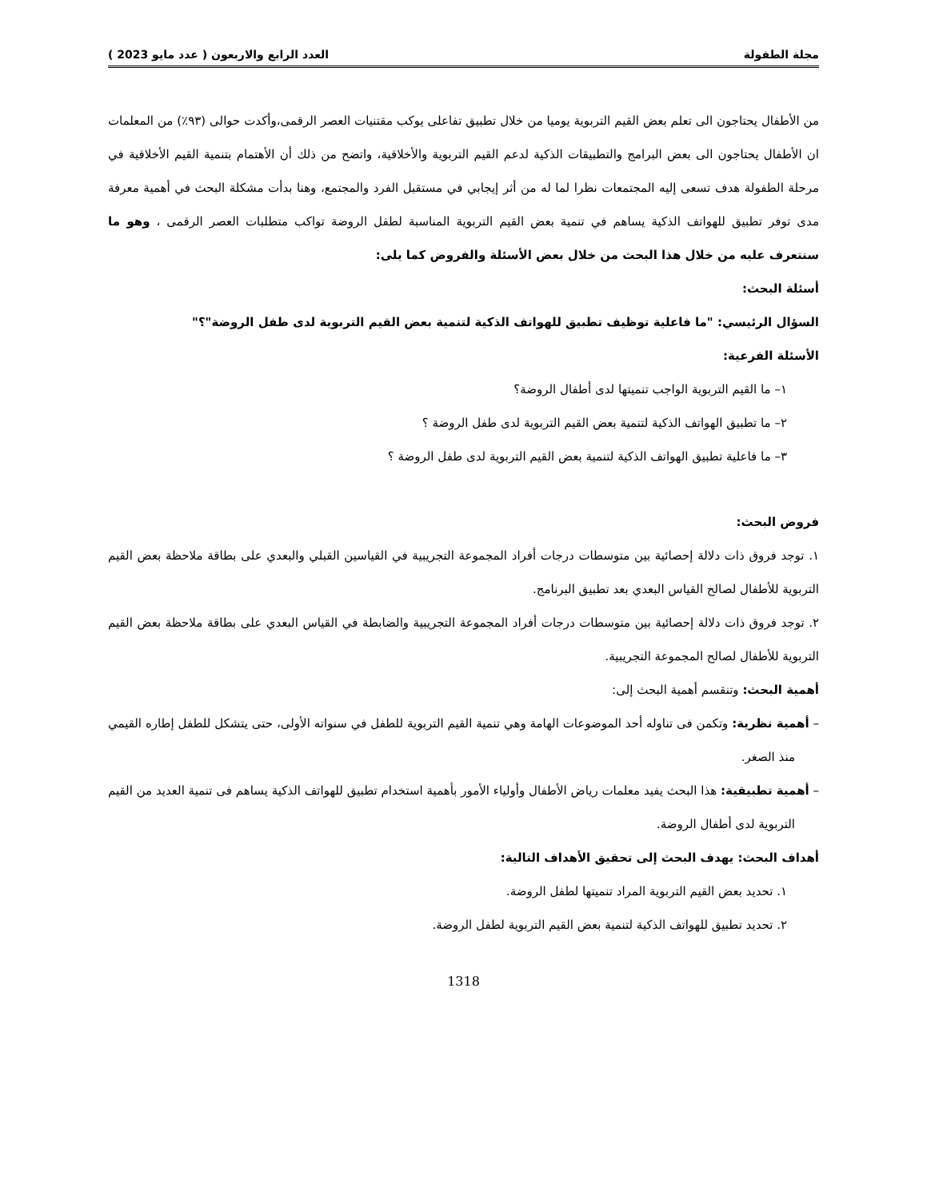مجلة الطفولة العدد الرابع والاربعون ( عدد مايو 2023 )
من الأطفال يحتاجون الى تعلم بعض القيم التربوية يوميا من خلال تطبيق تفاعلى يوكب مقتنيات العصر الرقمى،وأكدت حوالى (٩٣٪) من المعلمات ان الأطفال يحتاجون الى بعض البرامج والتطبيقات الذكية لدعم القيم التربوية والأخلاقية، واتضح من ذلك أن الأهتمام بتنمية القيم الأخلاقية في مرحلة الطفولة هدف تسعى إليه المجتمعات نظرا لما له من أثر إيجابي في مستقبل الفرد والمجتمع، وهنا بدأت مشكلة البحث في أهمية معرفة مدى توفر تطبيق للهواتف الذكية يساهم في تنمية بعض القيم التربوية المناسبة لطفل الروضة تواكب متطلبات العصر الرقمى ، وهو ما سنتعرف عليه من خلال هذا البحث من خلال بعض الأسئلة والفروض كما يلى:
أسئلة البحث:
السؤال الرئيسي: "ما فاعلية توظيف تطبيق للهواتف الذكية لتنمية بعض القيم التربوية لدى طفل الروضة"؟"
الأسئلة الفرعية:
١– ما القيم التربوية الواجب تنميتها لدى أطفال الروضة؟
٢– ما تطبيق الهواتف الذكية لتنمية بعض القيم التربوية لدى طفل الروضة ؟
٣– ما فاعلية تطبيق الهواتف الذكية لتنمية بعض القيم التربوية لدى طفل الروضة ؟
فروض البحث:
١. توجد فروق ذات دلالة إحصائية بين متوسطات درجات أفراد المجموعة التجريبية في القياسين القبلي والبعدي على بطاقة ملاحظة بعض القيم التربوية للأطفال لصالح القياس البعدي بعد تطبيق البرنامج.
٢. توجد فروق ذات دلالة إحصائية بين متوسطات درجات أفراد المجموعة التجريبية والضابطة في القياس البعدي على بطاقة ملاحظة بعض القيم التربوية للأطفال لصالح المجموعة التجريبية.
أهمية البحث: وتنقسم أهمية البحث إلى:
– أهمية نظرية: وتكمن فى تناوله أحد الموضوعات الهامة وهي تنمية القيم التربوية للطفل في سنواته الأولى، حتى يتشكل للطفل إطاره القيمي منذ الصغر.
– أهمية تطبيقية: هذا البحث يفيد معلمات رياض الأطفال وأولياء الأمور بأهمية استخدام تطبيق للهواتف الذكية يساهم فى تنمية العديد من القيم التربوية لدى أطفال الروضة.
أهداف البحث: يهدف البحث إلى تحقيق الأهداف التالية:
١. تحديد بعض القيم التربوية المراد تنميتها لطفل الروضة.
٢. تحديد تطبيق للهواتف الذكية لتنمية بعض القيم التربوية لطفل الروضة.
1318